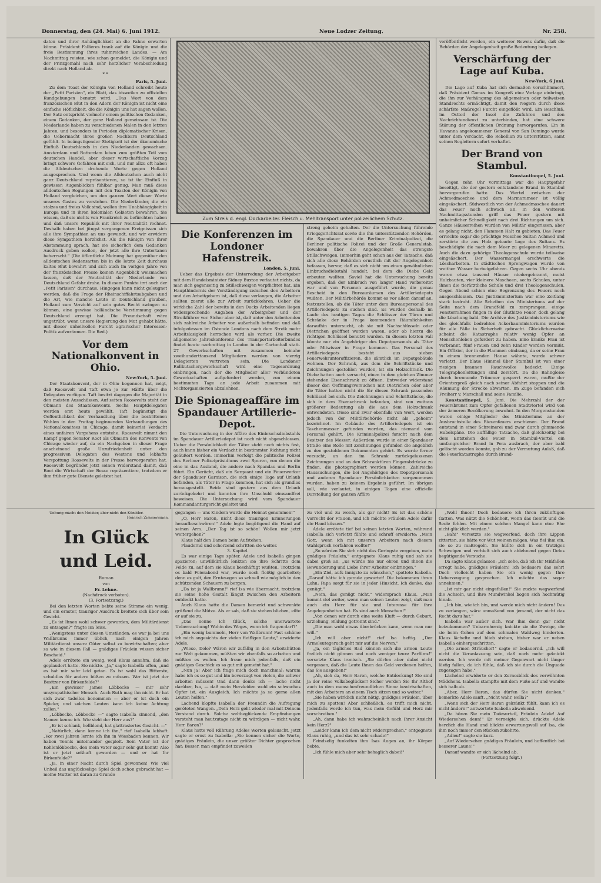Donnerstag, den (24. Mai) 6. Juni 1912. Neue Lodzer Zeitung. Nr. 258.
daten und ihrer Anhänglichkeit an die Fahne erwarten könne. Präsident Fallieres trank auf die Königin und die freie Bestimmung ihres ruhmreichen Landes. — Am Nachmittag reisten, wie schon gemeldet, die Königin und der Prinzgemahl nach sehr herzlicher Verabschiedung direkt nach Holland ab.
* *
Paris, 5. Juni.
Zu dem Toast der Königin von Holland schreibt heute der „Petit Parisien", ein Blatt, das bisweilen zu offiziellen Kundgebungen benutzt wird: „Das Wort von dem französischen Blut in den Adern der Königin ist nicht eine einfache Höflichkeit, die die Königin uns hat sagen wollen. Der Satz entspricht vielmehr einem politischen Gedanken, einem Gedanken, der ganz Holland gemeinsam ist. Die Niederlande haben zu verschiedenen Malen in den letzten Jahren, und besonders in Perioden diplomatischer Krisen, die Uebermacht ihres großen Nachbarn Deutschland gefühlt. In beängstigender Stetigkeit ist der ökonomische Einfluß Deutschlands in den Niederlanden gewachsen. Amsterdam und Rotterdam leben zum größten Teil vom deutschen Handel, aber dieser wirtschaftliche Vorzug bringt schwere Gefahren mit sich, und nur allzu oft haben die Alldeutschen drohende Worte gegen Holland ausgesprochen. Und wenn die Alldeutschen auch nicht ganz Deutschland repräsentieren, so ist ihr Einfluß in gewissen Augenblicken fühlbar genug. Man muß diese alldeutschen Regungen mit den Toasten der Königin von Holland vergleichen, um den ganzen Wert dieser Worte unseres Gastes zu verstehen. Die Niederländer, die ein stolzes und freies Volk sind, wollen ihre Unabhängigkeit in Europa und in ihren kolonialen Gebieten bewahren. Sie wissen, daß sie nichts von Frankreich zu befürchten haben und daß unsere Republik mit ihrer Neutralität rechnet. Deshalb haben bei jüngst vergangenen Ereignissen sich alle ihre Sympathien an uns gewandt, und wir erwidern diese Sympathien herzlichst. Als die Königin von ihrer Abstammung sprach, hat sie sicherlich dem Gedanken Ausdruck geben wollen, der jetzt alle ihre Untertanen beherrscht." (Die öffentliche Meinung hat gegenüber den alldeutschen Redensarten bis in die letzte Zeit durchaus kaltes Blut bewahrt und sich auch im vorigen Jahre von der französischen Presse keinen Augenblick weismachen lassen, daß der Neutralität der Niederlande von Deutschland Gefahr drohe. In diesem Punkte irrt auch der „Petit Parisien" durchaus. Hingegen kann nicht geleugnet werden, daß die Frage der Rheinschiffahrtsabgaben und die Art, wie manche Leute in Deutschland glauben, Holland zum Verzicht auf sein gutes Recht zwingen zu können, eine gewisse holländische Verstimmung gegen Deutschland erzeugt hat. Die Freundschaft wäre ungetrübt, wenn unsere Regierung den Mut gehabt hätte, mit dieser unheilvollen Furcht agrarischer Interessen-Politik aufzuräumen. Die Red.)
Vor dem Nationalkonvent in Ohio.
New-York, 5. Juni.
Der Staatskonvent, der in Ohio begonnen hat, zeigt, daß Roosevelt und Taft etwa je zur Hälfte über die Delegaten verfügen. Taft besitzt dagegen die Majorität in den meisten Ausschüssen. Auf seiten Roosevelts steht der Obmann des Staatskonvents. Sechs Hauptdelegaten werden erst heute gewählt. Taft begünstigt die Oeffentlichkeit der Verhandlung über die bestrittenen Wahlen in den Freitag beginnenden Verhandlungen des Nationalkomitees in Chicago, damit keinerlei Verdacht eines unfairen Vorgehens entstehe. Roosevelt nimmt den Kampf gegen Senator Root als Obmann des Konvents von Chicago wieder auf, da ein Nachgeben in dieser Frage anscheinend große Unzufriedenheit unter den progressiven Delegaten des Westens und lebhafte Verspottung Roosevelts in der Presse hervorgerufen hat. Roosevelt begründet jetzt seinen Widerstand damit, daß Root die Wirtschaft der Bosse repräsentiere, trotzdem er ihm früher gute Dienste geleistet hat.
Zum Streik d. engl. Dockarbeiter. Fleisch u. Mehltransport unter polizeilichem Schutz.
Die Konferenzen im Londoner Hafenstreik.
London, 5. Juni.
Ueber das Ergebnis der Unterredung der Arbeitgeber mit dem Handelsminister Sidney Buxton verlautet nichts, da man sich gegenseitig zu Stillschweigen verpflichtet hat. Ein Haupthindernis der Verständigung zwischen den Arbeitern und den Arbeitgebern ist, daß diese verlangen, die Arbeiter sollten zuerst alle zur Arbeit zurückkehren. Ueber die wirkliche Zahl der bereits in den Docks Arbeitenden liegen widersprechende Angaben der Arbeitgeber und der Streikführer vor. Sicher aber ist, daß unter den Arbeitenden sich zahlreiche Arbeiter von außerhalb befinden und daß infolgedessen im Ostende Londons nach dem Streik mehr Arbeitslosigkeit herrschen wird als vorher. Die zweite allgemeine Jahreskonferenz des Transportarbeiterbundes findet heute nachmittag in London in der Cartonhall statt. 27 Gewerkschaften mit zusammen beinahe zweihunderttausend Mitgliedern werden von vierzig Delegierten vertreten sein. Die Londoner Rollkutschergewerkschaft wird eine Tagesordnung einbringen, nach der die Mitglieder aller verbündeten Gewerkschaften aufgefordert werden, von einem bestimmten Tage an jede Arbeit zusammen mit Nichtorganisierten abzulehnen.
Die Spionageaffäre im Spandauer Artillerie-Depot.
Die Untersuchung in der Affäre des Einbruchsdiebstahls im Spandauer Artilleriedepot ist noch nicht abgeschlossen. Ueber die Persönlichkeit der Täter steht noch nichts fest, auch kann bisher ein Verdacht in bestimmter Richtung nicht geäußert werden. Immerhin verfolgt die politische Polizei des Berliner Polizeipräsidiums zwei Spuren, von denen die eine in das Ausland, die andere nach Spandau und Berlin führt. Ein Gerücht, daß ein Sergeant und ein Feuerwerker der Spandauer Garnison, die sich einige Tage auf Urlaub befanden, als Täter in Frage kommen, hat sich als grundlos herausgestellt. Beide sind gestern aus dem Urlaub zurückgekehrt und konnten ihre Unschuld einwandfrei beweisen. Die Untersuchung wird vom Spandauer Kommandanturgericht geleitet und
streng geheim gehalten. Der die Untersuchung führende Kriegsgerichtsrat sowie die ihn unterstützenden Behörden, die Spandauer und die Berliner Kriminalpolizei, die Berliner politische Polizei und der Große Generalstab, bewahren über die Angelegenheit das strengste Stillschweigen. Immerhin geht schon aus der Tatsache, daß sich alle diese Behörden ernstlich mit der Angelegenheit befassen, hervor, daß es sich nicht um einen gewöhnlichen Einbruchsdiebstahl handelt, bei dem die Diebe Geld erbeuten wollten. Soviel hat die Untersuchung bereits ergeben, daß der Einbruch von langer Hand vorbereitet war und von Personen ausgeführt wurde, die genau Bescheid in den Bureauräumen des Artilleriedepots wußten. Der Militärbehörde kommt es vor allem darauf an, festzustellen, ob die Täter unter dem Bureaupersonal des Artilleriedepots zu suchen sind. Es wurden deshalb im Laufe des heutigen Tages die Schlösser der Türen und Schränke der in Frage kommenden Räumlichkeiten daraufhin untersucht, ob sie mit Nachschlüsseln oder Dietrichen geöffnet worden waren, oder ob hierzu die richtigen Schlüssel benutzt wurden. In diesem letzten Fall könnte nur ein Angehöriger des Depotpersonals als Täter oder Mitwisser in Frage kommen. Das Personal des Artilleriedepots besteht aus sieben Feuerwehrunteroffizieren, die sämtlich im Depotgebäude wohnen. Der Schrank, aus dem die Schriftstücke und Zeichnungen gestohlen wurden, ist ein Holzschrank. Die Diebe hatten auch versucht, einen in dem gleichen Zimmer stehenden Eisenschrank zu öffnen. Entweder widerstand dieser den Oeffnungsversuchen mit Dietrichen oder aber die Täter hatten nicht die für diesen Schrank passenden Schlüssel bei sich. Die Zeichnungen und Schriftstücke, die sich in dem Eisenschrank befanden, sind von weitaus größerer Bedeutung als die aus dem Holzschrank entwendeten. Diese sind zwar ebenfalls von Wert, werden jedoch von der Militärbehörde nicht als „geheim" bezeichnet. Im Gebäude des Artilleriedepots ist ein Taschenmesser gefunden worden, das niemand vom Personal gehört. Die Kriminalpolizei forscht nach dem Besitzer des Messer. Außerdem wurde in einer Spandauer Straße eine Rolle mit Zeichnungen gefunden die angeblich zu den gestohlenen Dokumenten gehört. Es wurde ferner versucht, an den im Schrank zurückgelassenen Zeichnungen und an den Schranktüren Fingerabdrücke zu finden, die photographiert werden können. Zahlreiche Haussuchungen, die bei Angehörigen des Depotpersonals und anderen Spandauer Persönlichkeiten vorgenommen wurden, haben zu keinem Ergebnis geführt. Im übrigen soll, wie verlautet, in einigen Tagen eine offizielle Darstellung der ganzen Affäre
veröffentlicht werden, ein weiterer Beweis dafür, daß die Behörden der Angelegenheit große Bedeutung beilegen.
Verschärfung der Lage auf Kuba.
New-York, 6 Juni.
Die Lage auf Kuba hat sich dermaßen verschlimmert, daß Präsident Gomes im Kongreß eine Vorlage einbringt, die ihn zur Verhängung des allgemeinen oder teilweisen Standrechts ermächtigt, damit den Negern durch diese schärfste Maßregel Furcht eingeflößt wird. Ein Beschluß, im Ostteil der Insel die Zufuhren und den Nachrichtendienst zu unterbinden, hat eine schwere Störung der öffentlichen Ordnung hervorgerufen. Ein in Havanna angekommener General von San Domingo wurde unter dem Verdacht, die Rebellion zu unterstützen, samt seinen Begleitern sofort verhaftet.
Der Brand von Stambul.
Konstantinopel, 5. Juni.
Gegen zehn Uhr vormittags war die Hauptgefahr beseitigt, die der gestern entstandene Brand in Stambul hervorgerufen hatte. Das Viertel zwischen der Achmedmoschee und dem Marmarameer ist völlig eingeäschert. Südwestlich von der Achmedmoschee dauert das Feuer noch schwach an. In den weiteren Nachmittagsstunden griff das Feuer gestern mit unheimlicher Schnelligkeit nach drei Richtungen um sich. Ganze Häuserreihen wurden von Militär eingerissen, aber es gelang nicht, den Flammen Halt zu gebieten. Das Feuer erreichte sogar die prächtige Moschee Sultan Achmed und zerstörte die aus Holz gebaute Loge des Sultans. Es beschädigte die nach dem Meer zu gelegenen Minaretts. Auch die dazu gehörige Theologenschule wurde teilweise eingeäschert. Der Wassermangel erschwerte die Löscharbeiten. In städtischen Sprengwagen wurde von weither Wasser herbeigefahren. Gegen sechs Uhr abends waren etwa tausend Häuser niedergebrannt, meist Holzbauten, vier kleinere Moscheen, sechs Schulen, unter ihnen die tierärztliche Schule und drei Theologenschulen. Gegen Abend schien eine Begrenzung des Feuers noch ausgeschlossen. Das Justizministerium war eine Zeitlang stark bedroht. Alle Scheiben des Ministeriums auf der Seite nach dem Brandfeld zu zersprangen, einige Fensterrahmen fingen in der Gluthitze Feuer, doch gelang die Löschung bald. Die Archive des Justizministeriums wie des gleichfalls bedrohten Ackerbauministeriums wurden für alle Fälle in Sicherheit gebracht. Glücklicherweise scheint die Katastrophe relativ wenig Opfer an Menschenleben gefordert zu haben. Eine kranke Frau ist verbrannt, fünf Frauen und zehn Kinder werden vermißt. Ein Offizier, der in die Flammen eindrang, da er seine Frau in einem brennenden Hause wähnte, wurde schwer verletzt. Der blaue Himmel über Stambul ist von einer riesigen braunen Rauchwolke bedeckt. Einige Telegraphenleitungen sind zerstört. Da die Bahngleise durch brennende Trümmer gesperrt waren, mußte der Orientexpreß gleich nach seiner Abfahrt stoppen und die Räumung der Strecke abwarten. Im Zuge befanden sich Freiherr v. Marschall und seine Familie.
Konstantinopel, 5. Juni. Die Mehrzahl der der Feuersbrunst zum Opfer gefallenen Stadtviertel wird von der ärmeren Bevölkerung bewohnt. In den Morgenstunden waren einige Mitglieder des Ministeriums an der Ausbruchstelle des Riesenfeuers erschienen. Der Brand entstand in einer Schreinerei und zwar durch glimmende Hobelspäne. Die auffällige Tatsache, daß gleichzeitig bei dem Entstehen des Feuer in Stambul-Viertel ein umfangreicher Brand in Pera ausbrach, der aber bald gelöscht worden konnte, gab zu der Vermutung Anlaß, daß die Feuerkatastrophe durch Brand-
Uebung macht den Meister, aber nicht den Künstler.
Heinrich Zimmermann.
In Glück und Leid.
Roman
von
Fr. Lehne.
(Nachdruck verboten).
(3. Fortsetzung.)
Bei den letzten Worten bebte seine Stimme ein wenig, und ein ernster, trauriger Ausdruck breitete sich über sein Gesicht.
„Es ist Ihnen wohl schwer geworden, dem Militärdienst zu entsagen?" fragte Isa leise.
„Wenigstens unter diesen Umständen; es war ja bei uns Wallbrunns immer üblich, nach einigen Jahren Militärdienst unsere Güter selbst zu bewirtschaften; aber so wie in diesem Fall — gnädiges Fräulein wissen sicher Bescheid."
Adele errötete ein wenig, weil Klaus annahm, daß sie geplaudert hatte. Sie nickte. „Ja," sagte Isabella offen, „und es hat mir sehr leid getan. Es ist wohl das Bitterste, schuldlos für andere büßen zu müssen. Wer ist jetzt der Besitzer von Birkenfelde?"
„Ein gewisser James Löbbecke — mir sehr unsympathischer Mensch. Auch Ruth mag ihn nicht. Er hat sich zwar tadellos benommen — aber er ist doch ein Spieler, und solchen Leuten kann ich keine Achtung zollen."
„Löbbecke, Löbbecke —" sagte Isabella sinnend, „den Namen kenne ich. Wie sieht der Herr aus?"
„Er ist schlank, hellblond, hat glattrasiertes Gesicht. —"
„Natürlich, dann kenne ich ihn," rief Isabella lebhaft. „Vor zwei Jahren lernte ich ihn in Wiesbaden kennen. Wir haben Tennis miteinander gespielt. Sein Vater ist der Kohlenlöbbecke, den mein Vater sogar sehr gut kennt! Also ist er jetzt seßhaft geworden — und er hat Ihr Birkenfelde?"
„Ja, in einer Nacht durch Spiel gewonnen! Wie viel Unheil das unglückselige Spiel doch schon gebracht hat — meine Mutter ist daran zu Grunde
gegangen — uns Kindern wurde die Heimat genommen!"
„O, Herr Baron, nicht diese traurigen Erinnerungen heraufbeschwören!" Adele legte begütigend die Hand auf seinen Arm. „Der Tag ist so schön! Wollen mir jetzt weitergehen?"
Klaus half den Damen beim Aufstehen.
Plaudernd und scherzend schritten sie weiter.
3. Kapitel.
Es war einige Tage später. Adele und Isabella gingen spazieren; unwillkürlich lenkten sie ihre Schritte dem Felde zu, auf dem sie Klaus beschäftigt wußten. Trotzdem es bald Feierabend war, wurde noch fleißig gearbeitet; denn es galt, den Erntesegen so schnell wie möglich in den schützenden Scheuern zu bergen.
„Da ist ja Wallbrunn!" rief Isa wie überrascht, trotzdem sie seine hohe Gestalt längst zwischen den Arbeitern entdeckt hatte.
Auch Klaus hatte die Damen bemerkt und schwenkte grüßend die Mütze. Als er sah, daß sie stehen blieben, eilte er auf sie zu.
„Das nenne ich Glück, solche unerwartete Ueberraschung! Wohin des Weges, wenn ich fragen darf?"
„Ein wenig bummeln, Herr von Wallbrunn! Fast schäme ich mich angesichts der vielen fleißigen Leute," erwiderte Adele.
„Wieso, Dele? Wären wir zufällig in den Arbeitshütten zur Welt gekommen, müßten wir ebenfalls so arbeiten und müßten es wollen. Ich freue mich jedenfalls, daß ein gnädiges Geschick es so gut mit gemeint hat."
„Nun ja! Aber ich frage mich doch manchmal: warum habe ich es so gut und bin bevorzugt von vielen, die schwer arbeiten müssen! Und dann denke ich — lache nicht darüber, Isa, — daß mein Herzleiden wohl ein schwaches Opfer ist, ein Ausgleich. Ich möchte ja so gerne allen Leuten helfen."
Lachend klopfte Isabella der Freundin die Aufregung geröteten Wangen. „Dein Herz geht wieder mal mit Deinem Verstand durch. Solche weltbeglückende Empfindungen versteht man heutzutage nicht zu würdigen — nicht wahr, Herr Baron?"
Klaus hatte voll Rührung Adeles Worten gelauscht. Jetzt sagte er ernst zu Isabella: „Sie kennen sicher die Worte, gnädiges Fräulein, die unser größter Dichter gesprochen hat: Besser, man empfindet zuweilen
zu viel und zu weich, als gar nicht! Es ist das schöne Vorrecht der Frauen, und ich möchte Fräulein Adele dafür die Hand küssen."
Adele errötete tief bei seinen letzten Worten, während Isabella sich verletzt fühlte und schroff erwiderte: „Mein Gott, wenn ich mit unseren Arbeitern nach diesem Wahlspruch verfahren wollte!"
„So würden Sie sich nicht das Geringste vergeben, mein gnädiges Fräulein," entgegnete Klaus ruhig und sah sie dabei groß an. „Es würde Sie nur ehren und Ihnen die Bewunderung und Liebe Ihrer Arbeiter einbringen."
„Ein Ziel, aufs innigste zu wünschen," spottete Isabella. „Darauf hätte ich gerade gewartet! Die bekommen ihren Lohn; Papa sorgt für sie in jeder Hinsicht. Ich denke, das genügt."
„Nein, das genügt nicht," widersprach Klaus. „Man kommt viel weiter, wenn man seinen Leuten zeigt, daß man auch ein Herz für sie und Interesse für ihre Angelegenheiten hat. Es sind auch Menschen!"
„Von denen wir durch eine weite Kluft — durch Geburt, Erziehung, Bildung getrennt sind."
„Die man wohl etwas überbrücken kann, wenn man nur will."
„Ich will aber nicht!" rief Isa heftig. „Der Armeleutegeruch geht mir auf die Nerven."
„Ja, ein tägliches Bad können sich die armen Leute freilich nicht gönnen und noch weniger teure Parfüms!" versetzte Klaus ironisch. „Sie dürfen aber dabei nicht vergessen, daß die Leute Ihnen das Geld verdienen helfen, das Sie ausgeben!"
„Ah, sieh da, Herr Baron, welche Entdeckung! Sie sind ja der reine Volksbeglücker! Sicher werden Sie Ihr Althof auch in dem menschenfreundlichen Sinne bewirtschaften, mit den Arbeitern an einem Tisch sitzen und so weiter."
„Sie haben wirklich nicht nötig, gnädiges Fräulein, über mich zu spotten! Aber schließlich, es trifft mich nicht. Jedenfalls werde ich tun, was mein Gefühl und Herz mir vorschreiben."
„Ah, dann habe ich wahrscheinlich nach Ihrer Ansicht kein Herz?"
„Leider kann ich dem nicht widersprechen," entgegnete Klaus ruhig, „und das ist sehr schade!"
Feindselig funkelten ihm Isas Augen an, ihr Körper bebte.
„Ich fühle mich aber sehr behaglich dabei!"
„Wohl Ihnen! Doch bedauere ich Ihren zukünftigen Gatten. Was nützt die Schönheit, wenn das Gemüt und die Seele fehlen. Mit einem solchen Mangel kann eine Ehe nicht glücklich werden."
„Bah!" versetzte sie wegwerfend, doch ihre Lippen zitterten, sie hätte vor Wut weinen mögen. Was fiel ihm ein, sie so zu maßregeln. Sie hüllte sich in ein trotziges Schweigen und verhielt sich auch ablehnend gegen Deles begütigende Versuche.
Da sagte Klaus gelassen: „Ich sehe, daß ich Ihr Mißfallen erregt habe, gnädiges Fräulein! Ich bedauere das sehr! Doch vielleicht haben Sie ein wenig gegen Ihre Ueberzeugung gesprochen. Ich möchte das sogar annehmen."
„Ist mir gar nicht eingefallen!" Sie zuckte wegwerfend die Achseln, und ihre Mundwinkel bogen sich hochmütig hinab.
„Ich bin, wie ich bin, und werde mich nicht ändern! Das zu verlangen, wäre anmaßend von jemand, der nicht das Recht dazu hat."
Isabella war außer sich. War ihm denn gar nicht beizukommen? Unbarmherzig knickte sie die Zweige, die sie beim Gehen auf dem schmalen Waldweg hinderten. Klaus lächelte und blieb stehen, bisher war er neben Isabella einhergeschritten.
„Die armen Sträucher!" sagte er bedauernd. „Ich will nicht die Veranlassung sein, daß noch mehr geknickt werden. Ich werde mit meiner Gegenwart nicht länger lästig fallen, da ich fühle, daß ich sie durch die Unguade zugezogen habe."
Lächelnd erwiderte er den Zornesblick des verwöhnten Mädchens. Isabella stampfte mit dem Fuße auf und wandte sich halb ab.
„Aber, Herr Baron, das dürfen Sie nicht denken," bemerkte Adele sanft. „Nicht wahr, Bella?"
„Wenn sich der Herr Baron gekränkt fühlt, kann ich es nicht ändern!" antwortete Isabella abweisend.
„Da hören Sie mein Todesurteil, Fräulein Adele! Auf Wiedersehen denn!" Er verneigte sich, drückte Adele herzlich die Hand und blickte erwartungsvoll auf Isa, die ihm noch immer den Rücken zukehrte.
„Adieu!" sagte sie kurz.
„Auf Wiedersehen gnädiges Fräulein, und hoffentlich bei besserer Laune!"
Darauf wandte er sich lächelnd ab.
(Fortsetzung folgt.)